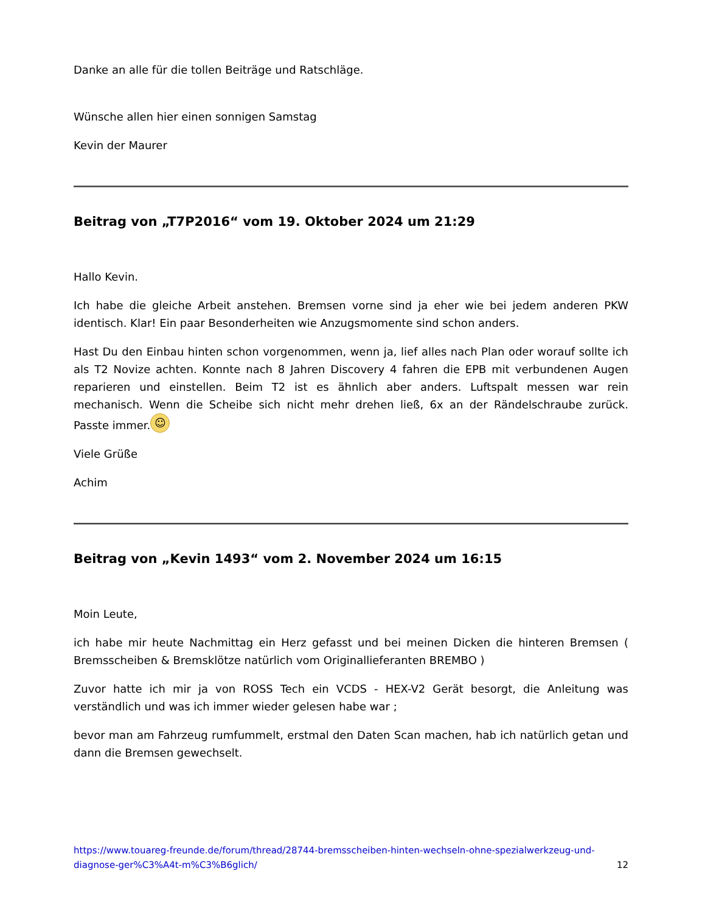Danke an alle für die tollen Beiträge und Ratschläge.
Wünsche allen hier einen sonnigen Samstag
Kevin der Maurer
Beitrag von „T7P2016“ vom 19. Oktober 2024 um 21:29
Hallo Kevin.
Ich habe die gleiche Arbeit anstehen. Bremsen vorne sind ja eher wie bei jedem anderen PKW identisch. Klar! Ein paar Besonderheiten wie Anzugsmomente sind schon anders.
Hast Du den Einbau hinten schon vorgenommen, wenn ja, lief alles nach Plan oder worauf sollte ich als T2 Novize achten. Konnte nach 8 Jahren Discovery 4 fahren die EPB mit verbundenen Augen reparieren und einstellen. Beim T2 ist es ähnlich aber anders. Luftspalt messen war rein mechanisch. Wenn die Scheibe sich nicht mehr drehen ließ, 6x an der Rändelschraube zurück. Passte immer. ☺
Viele Grüße
Achim
Beitrag von „Kevin 1493“ vom 2. November 2024 um 16:15
Moin Leute,
ich habe mir heute Nachmittag ein Herz gefasst und bei meinen Dicken die hinteren Bremsen ( Bremsscheiben & Bremsklötze natürlich vom Originallieferanten BREMBO )
Zuvor hatte ich mir ja von ROSS Tech ein VCDS - HEX-V2 Gerät besorgt, die Anleitung was verständlich und was ich immer wieder gelesen habe war ;
bevor man am Fahrzeug rumfummelt, erstmal den Daten Scan machen, hab ich natürlich getan und dann die Bremsen gewechselt.
https://www.touareg-freunde.de/forum/thread/28744-bremsscheiben-hinten-wechseln-ohne-spezialwerkzeug-und-diagnose-ger%C3%A4t-m%C3%B6glich/ 12